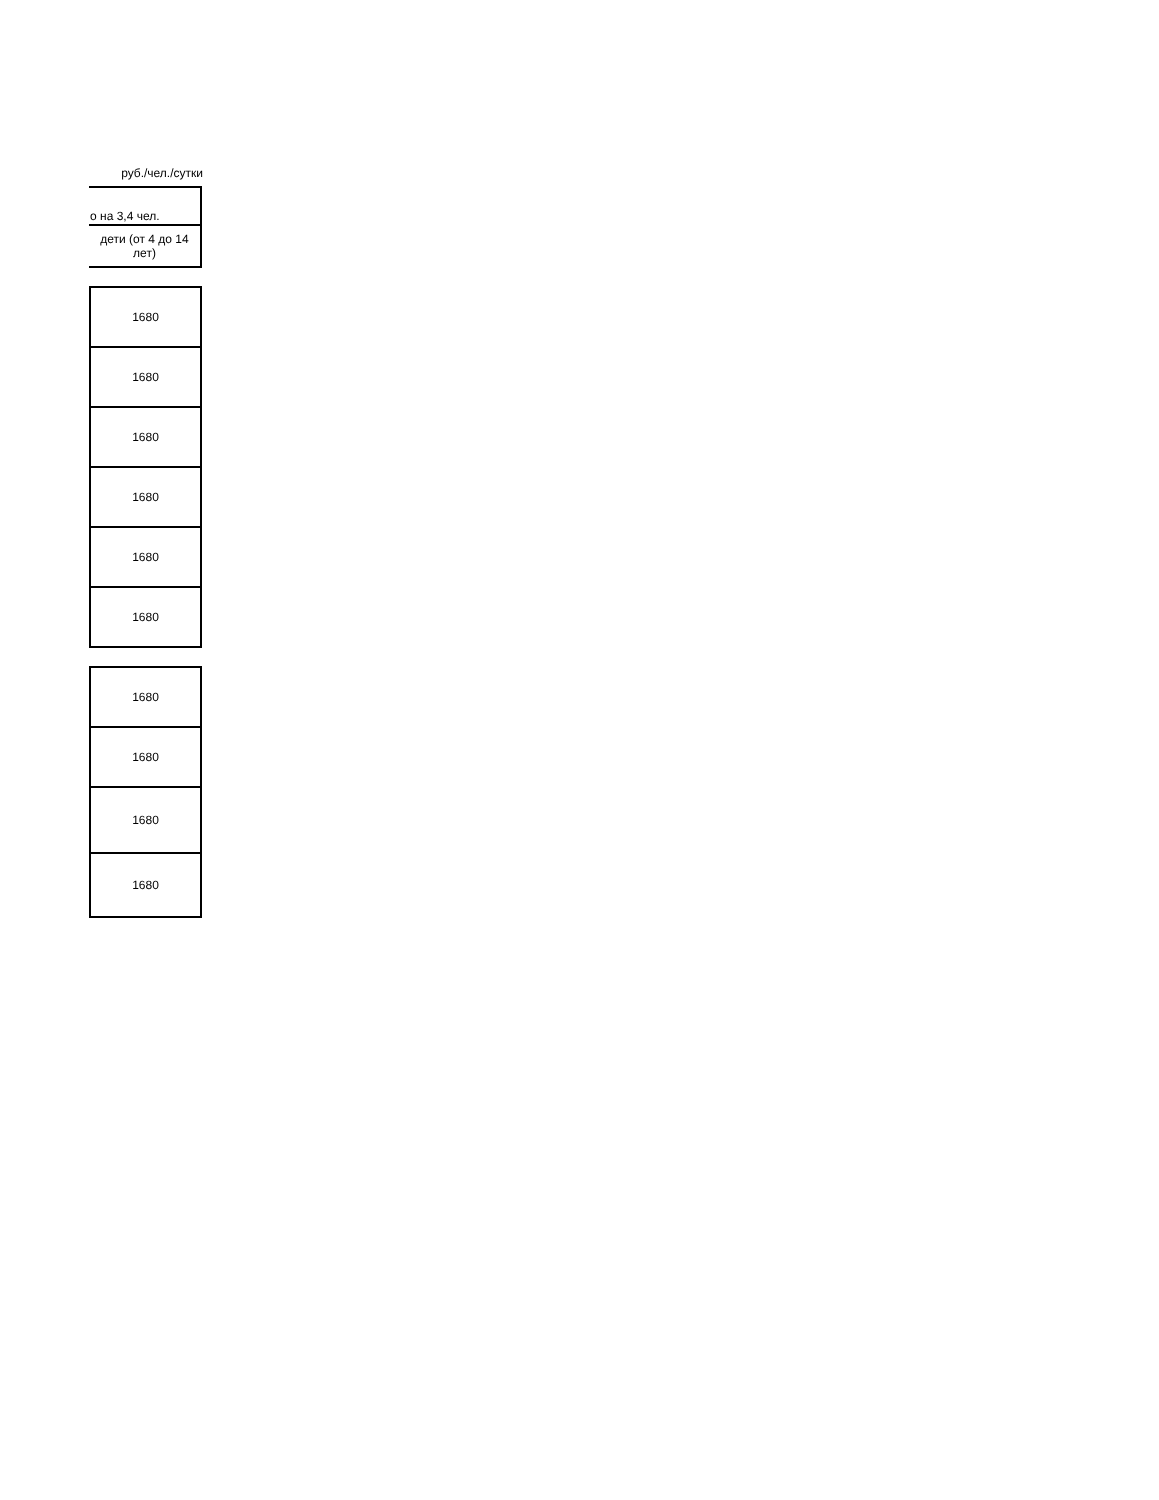руб./чел./сутки
| о на 3,4 чел. |
| дети (от 4 до 14 лет) |
| 1680 |
| 1680 |
| 1680 |
| 1680 |
| 1680 |
| 1680 |
| 1680 |
| 1680 |
| 1680 |
| 1680 |